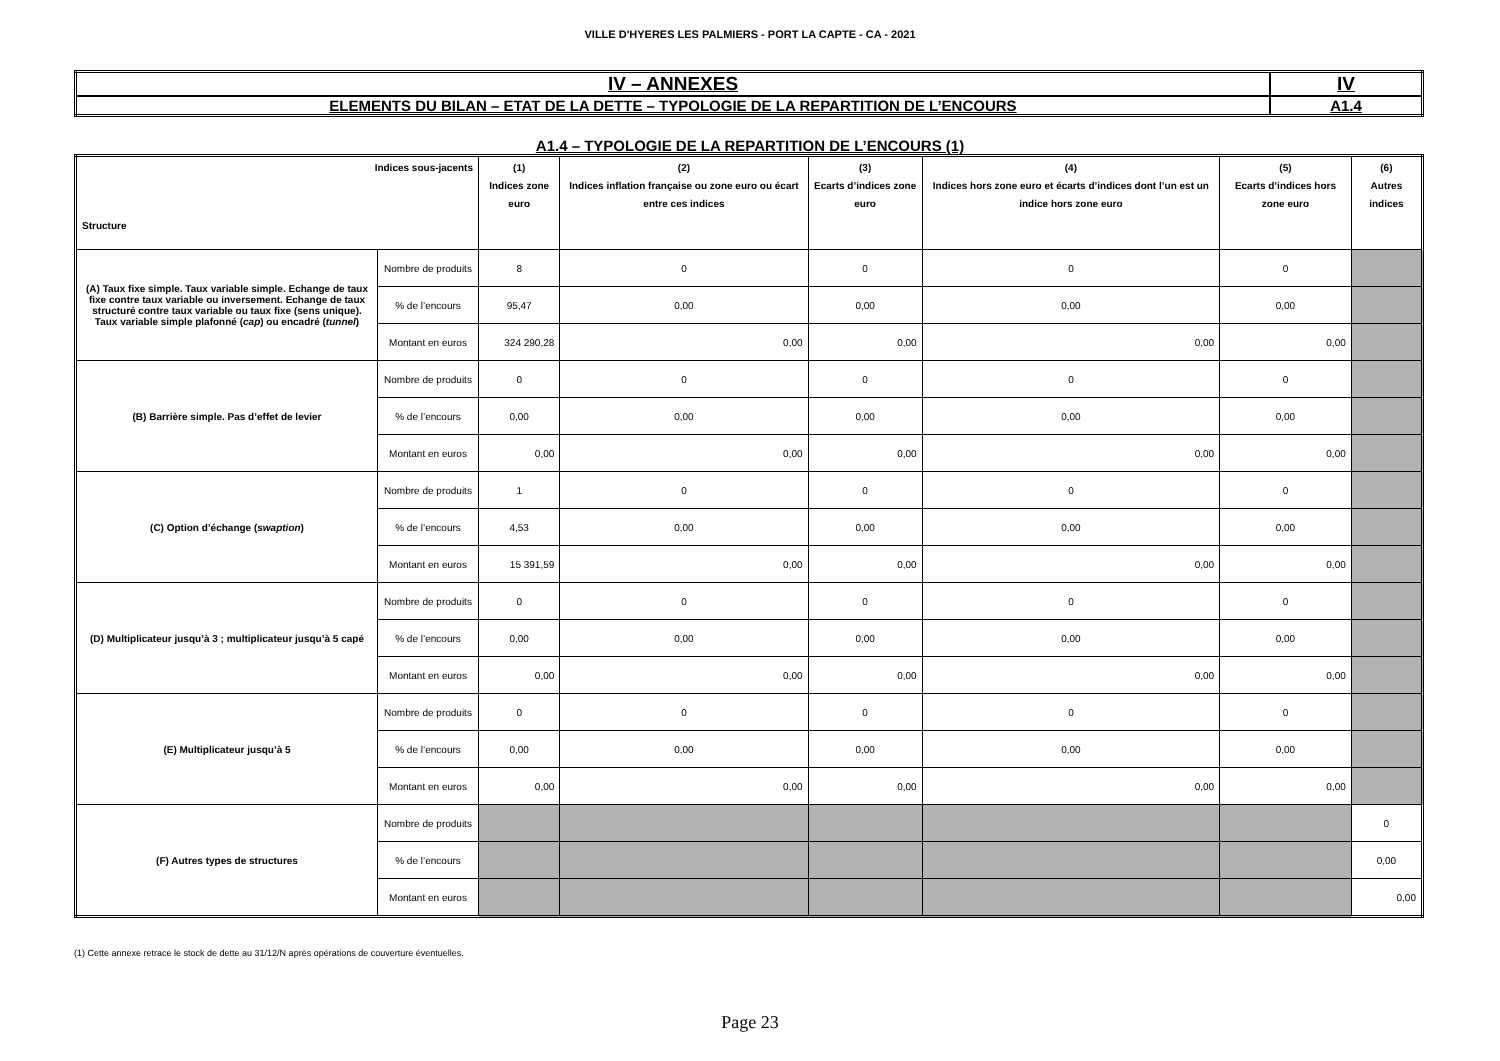VILLE D'HYERES LES PALMIERS - PORT LA CAPTE - CA - 2021
| IV – ANNEXES | IV |
| ELEMENTS DU BILAN – ETAT DE LA DETTE – TYPOLOGIE DE LA REPARTITION DE L’ENCOURS | A1.4 |
A1.4 – TYPOLOGIE DE LA REPARTITION DE L’ENCOURS (1)
| Indices sous-jacents Structure | | (1) Indices zone euro | (2) Indices inflation française ou zone euro ou écart entre ces indices | (3) Ecarts d’indices zone euro | (4) Indices hors zone euro et écarts d’indices dont l’un est un indice hors zone euro | (5) Ecarts d’indices hors zone euro | (6) Autres indices |
| --- | --- | --- | --- | --- | --- | --- | --- |
| (A) Taux fixe simple. Taux variable simple. Echange de taux fixe contre taux variable ou inversement. Echange de taux structuré contre taux variable ou taux fixe (sens unique). Taux variable simple plafonné ( cap ) ou encadré ( tunnel ) | Nombre de produits | 8 | 0 | 0 | 0 | 0 | |
| | % de l’encours | 95,47 | 0,00 | 0,00 | 0,00 | 0,00 | |
| | Montant en euros | 324 290,28 | 0,00 | 0,00 | 0,00 | 0,00 | |
| (B) Barrière simple. Pas d’effet de levier | Nombre de produits | 0 | 0 | 0 | 0 | 0 | |
| | % de l’encours | 0,00 | 0,00 | 0,00 | 0,00 | 0,00 | |
| | Montant en euros | 0,00 | 0,00 | 0,00 | 0,00 | 0,00 | |
| (C) Option d’échange ( swaption ) | Nombre de produits | 1 | 0 | 0 | 0 | 0 | |
| | % de l’encours | 4,53 | 0,00 | 0,00 | 0,00 | 0,00 | |
| | Montant en euros | 15 391,59 | 0,00 | 0,00 | 0,00 | 0,00 | |
| (D) Multiplicateur jusqu’à 3 ; multiplicateur jusqu’à 5 capé | Nombre de produits | 0 | 0 | 0 | 0 | 0 | |
| | % de l’encours | 0,00 | 0,00 | 0,00 | 0,00 | 0,00 | |
| | Montant en euros | 0,00 | 0,00 | 0,00 | 0,00 | 0,00 | |
| (E) Multiplicateur jusqu’à 5 | Nombre de produits | 0 | 0 | 0 | 0 | 0 | |
| | % de l’encours | 0,00 | 0,00 | 0,00 | 0,00 | 0,00 | |
| | Montant en euros | 0,00 | 0,00 | 0,00 | 0,00 | 0,00 | |
| (F) Autres types de structures | Nombre de produits | | | | | | 0 |
| | % de l’encours | | | | | | 0,00 |
| | Montant en euros | | | | | | 0,00 |
(1) Cette annexe retrace le stock de dette au 31/12/N après opérations de couverture éventuelles.
Page 23